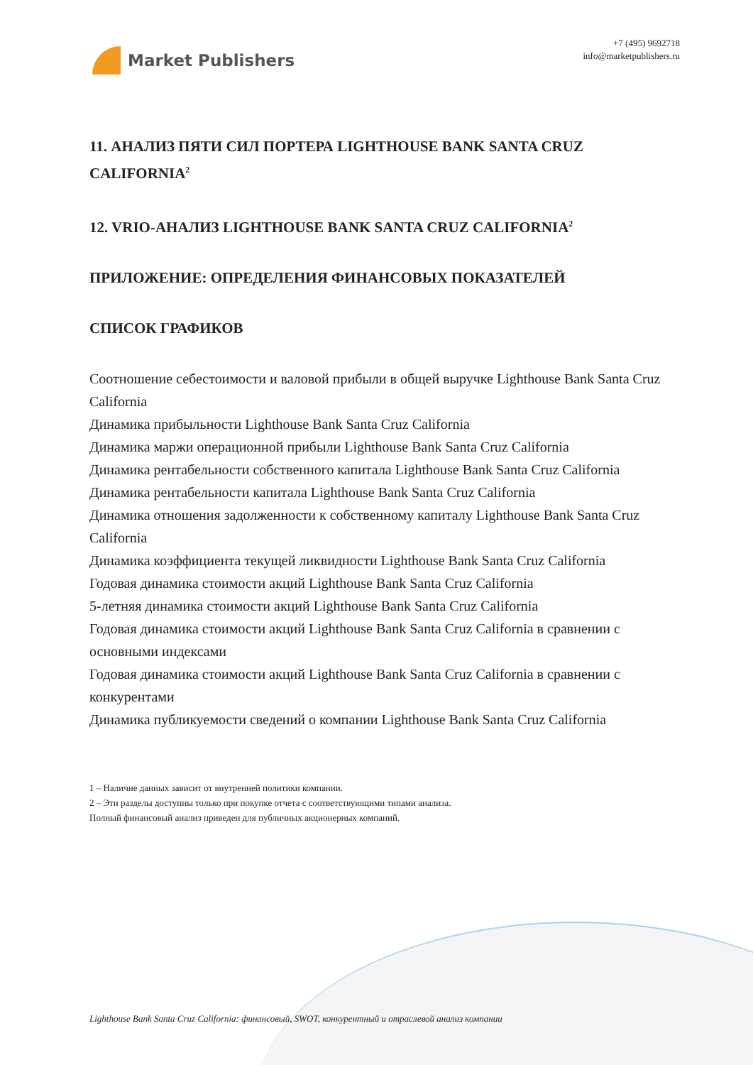Market Publishers
+7 (495) 9692718
info@marketpublishers.ru
11. АНАЛИЗ ПЯТИ СИЛ ПОРТЕРА LIGHTHOUSE BANK SANTA CRUZ CALIFORNIA<sup>2</sup>
12. VRIO-АНАЛИЗ LIGHTHOUSE BANK SANTA CRUZ CALIFORNIA<sup>2</sup>
ПРИЛОЖЕНИЕ: ОПРЕДЕЛЕНИЯ ФИНАНСОВЫХ ПОКАЗАТЕЛЕЙ
СПИСОК ГРАФИКОВ
Соотношение себестоимости и валовой прибыли в общей выручке Lighthouse Bank Santa Cruz California
Динамика прибыльности Lighthouse Bank Santa Cruz California
Динамика маржи операционной прибыли Lighthouse Bank Santa Cruz California
Динамика рентабельности собственного капитала Lighthouse Bank Santa Cruz California
Динамика рентабельности капитала Lighthouse Bank Santa Cruz California
Динамика отношения задолженности к собственному капиталу Lighthouse Bank Santa Cruz California
Динамика коэффициента текущей ликвидности Lighthouse Bank Santa Cruz California
Годовая динамика стоимости акций Lighthouse Bank Santa Cruz California
5-летняя динамика стоимости акций Lighthouse Bank Santa Cruz California
Годовая динамика стоимости акций Lighthouse Bank Santa Cruz California в сравнении с основными индексами
Годовая динамика стоимости акций Lighthouse Bank Santa Cruz California в сравнении с конкурентами
Динамика публикуемости сведений о компании Lighthouse Bank Santa Cruz California
1 – Наличие данных зависит от внутренней политики компании.
2 – Эти разделы доступны только при покупке отчета с соответствующими типами анализа.
Полный финансовый анализ приведен для публичных акционерных компаний.
Lighthouse Bank Santa Cruz California: финансовый, SWOT, конкурентный и отраслевой анализ компании